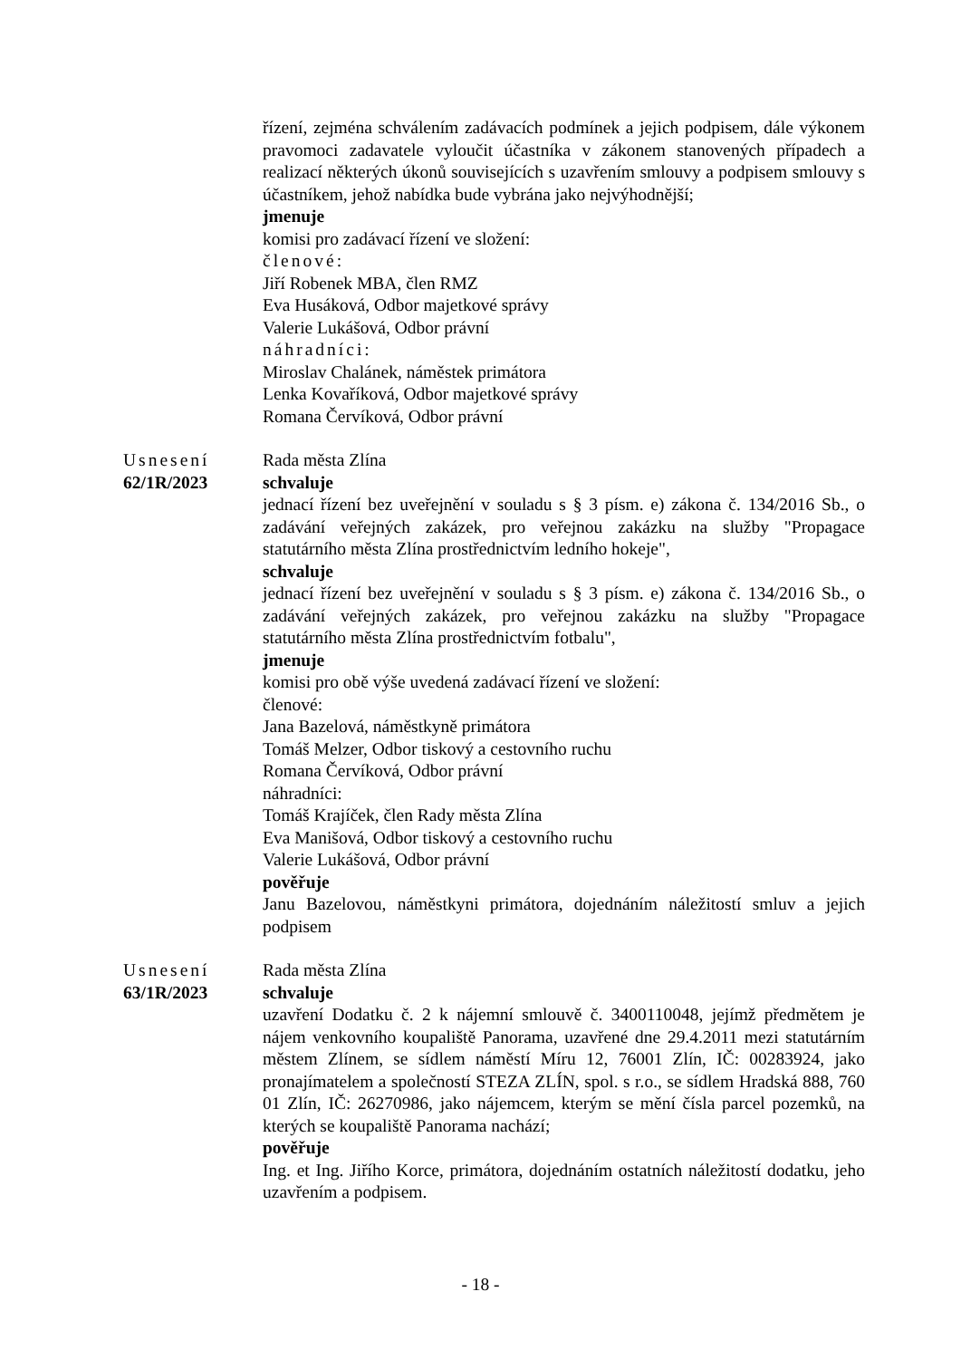řízení, zejména schválením zadávacích podmínek a jejich podpisem, dále výkonem pravomoci zadavatele vyloučit účastníka v zákonem stanovených případech a realizací některých úkonů souvisejících s uzavřením smlouvy a podpisem smlouvy s účastníkem, jehož nabídka bude vybrána jako nejvýhodnější;
jmenuje
komisi pro zadávací řízení ve složení:
členové:
Jiří Robenek MBA, člen RMZ
Eva Husáková, Odbor majetkové správy
Valerie Lukášová, Odbor právní
náhradníci:
Miroslav Chalánek, náměstek primátora
Lenka Kovaříková, Odbor majetkové správy
Romana Červíková, Odbor právní
Usnesení
62/1R/2023
Rada města Zlína
schvaluje
jednací řízení bez uveřejnění v souladu s § 3 písm. e) zákona č. 134/2016 Sb., o zadávání veřejných zakázek, pro veřejnou zakázku na služby "Propagace statutárního města Zlína prostřednictvím ledního hokeje",
schvaluje
jednací řízení bez uveřejnění v souladu s § 3 písm. e) zákona č. 134/2016 Sb., o zadávání veřejných zakázek, pro veřejnou zakázku na služby "Propagace statutárního města Zlína prostřednictvím fotbalu",
jmenuje
komisi pro obě výše uvedená zadávací řízení ve složení:
členové:
Jana Bazelová, náměstkyně primátora
Tomáš Melzer, Odbor tiskový a cestovního ruchu
Romana Červíková, Odbor právní
náhradníci:
Tomáš Krajíček, člen Rady města Zlína
Eva Manišová, Odbor tiskový a cestovního ruchu
Valerie Lukášová, Odbor právní
pověřuje
Janu Bazelovou, náměstkyni primátora, dojednáním náležitostí smluv a jejich podpisem
Usnesení
63/1R/2023
Rada města Zlína
schvaluje
uzavření Dodatku č. 2 k nájemní smlouvě č. 3400110048, jejímž předmětem je nájem venkovního koupaliště Panorama, uzavřené dne 29.4.2011 mezi statutárním městem Zlínem, se sídlem náměstí Míru 12, 76001 Zlín, IČ: 00283924, jako pronajímatelem a společností STEZA ZLÍN, spol. s r.o., se sídlem Hradská 888, 760 01 Zlín, IČ: 26270986, jako nájemcem, kterým se mění čísla parcel pozemků, na kterých se koupaliště Panorama nachází;
pověřuje
Ing. et Ing. Jiřího Korce, primátora, dojednáním ostatních náležitostí dodatku, jeho uzavřením a podpisem.
- 18 -